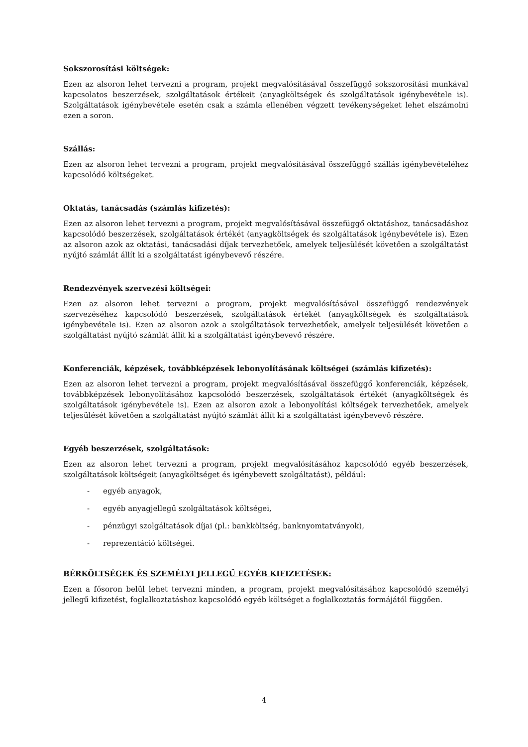Sokszorosítási költségek:
Ezen az alsoron lehet tervezni a program, projekt megvalósításával összefüggő sokszorosítási munkával kapcsolatos beszerzések, szolgáltatások értékeit (anyagköltségek és szolgáltatások igénybevétele is). Szolgáltatások igénybevétele esetén csak a számla ellenében végzett tevékenységeket lehet elszámolni ezen a soron.
Szállás:
Ezen az alsoron lehet tervezni a program, projekt megvalósításával összefüggő szállás igénybevételéhez kapcsolódó költségeket.
Oktatás, tanácsadás (számlás kifizetés):
Ezen az alsoron lehet tervezni a program, projekt megvalósításával összefüggő oktatáshoz, tanácsadáshoz kapcsolódó beszerzések, szolgáltatások értékét (anyagköltségek és szolgáltatások igénybevétele is). Ezen az alsoron azok az oktatási, tanácsadási díjak tervezhetőek, amelyek teljesülését követően a szolgáltatást nyújtó számlát állít ki a szolgáltatást igénybevevő részére.
Rendezvények szervezési költségei:
Ezen az alsoron lehet tervezni a program, projekt megvalósításával összefüggő rendezvények szervezéséhez kapcsolódó beszerzések, szolgáltatások értékét (anyagköltségek és szolgáltatások igénybevétele is). Ezen az alsoron azok a szolgáltatások tervezhetőek, amelyek teljesülését követően a szolgáltatást nyújtó számlát állít ki a szolgáltatást igénybevevő részére.
Konferenciák, képzések, továbbképzések lebonyolításának költségei (számlás kifizetés):
Ezen az alsoron lehet tervezni a program, projekt megvalósításával összefüggő konferenciák, képzések, továbbképzések lebonyolításához kapcsolódó beszerzések, szolgáltatások értékét (anyagköltségek és szolgáltatások igénybevétele is). Ezen az alsoron azok a lebonyolítási költségek tervezhetőek, amelyek teljesülését követően a szolgáltatást nyújtó számlát állít ki a szolgáltatást igénybevevő részére.
Egyéb beszerzések, szolgáltatások:
Ezen az alsoron lehet tervezni a program, projekt megvalósításához kapcsolódó egyéb beszerzések, szolgáltatások költségeit (anyagköltséget és igénybevett szolgáltatást), például:
- egyéb anyagok,
- egyéb anyagjellegű szolgáltatások költségei,
- pénzügyi szolgáltatások díjai (pl.: bankköltség, banknyomtatványok),
- reprezentáció költségei.
BÉRKÖLTSÉGEK ÉS SZEMÉLYI JELLEGŰ EGYÉB KIFIZETÉSEK:
Ezen a fősoron belül lehet tervezni minden, a program, projekt megvalósításához kapcsolódó személyi jellegű kifizetést, foglalkoztatáshoz kapcsolódó egyéb költséget a foglalkoztatás formájától függően.
4